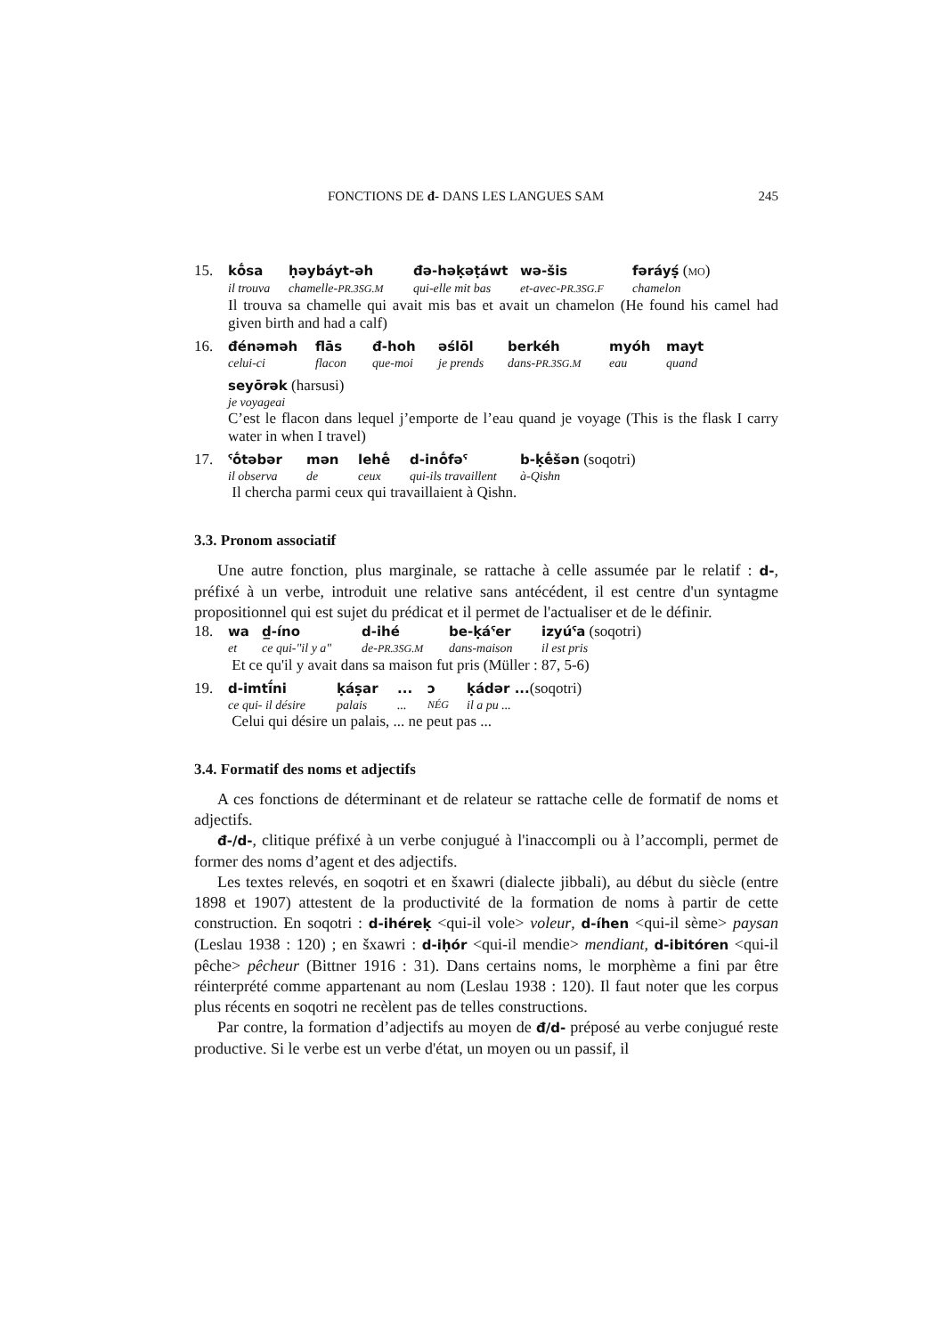FONCTIONS DE đ- DANS LES LANGUES SAM 245
15. kṓsa ḥəybáyt-əh đə-həḳəṭáwt wə-šis fəráyṣ́ (MO)
il trouva chamelle-PR.3SG.M qui-elle mit bas et-avec-PR.3SG.F chamelon
Il trouva sa chamelle qui avait mis bas et avait un chamelon (He found his camel had given birth and had a calf)
16. đénəməh flās đ-hoh əślōl berkéh myóh mayt
celui-ci flacon que-moi je prends dans-PR.3SG.M eau quand
seyōrək (harsusi)
je voyageai
C’est le flacon dans lequel j’emporte de l’eau quand je voyage (This is the flask I carry water in when I travel)
17. ˤṓtəbər mən lehḗ d-inṓfəˤ b-ḳḗšən (soqotri)
il observa de ceux qui-ils travaillent à-Qishn
Il chercha parmi ceux qui travaillaient à Qishn.
3.3. Pronom associatif
Une autre fonction, plus marginale, se rattache à celle assumée par le relatif : d-, préfixé à un verbe, introduit une relative sans antécédent, il est centre d'un syntagme propositionnel qui est sujet du prédicat et il permet de l'actualiser et de le définir.
18. wa d̲-íno d-ihé be-ḳáˤer izyúˤa (soqotri)
et ce qui-"il y a" de-PR.3SG.M dans-maison il est pris
Et ce qu'il y avait dans sa maison fut pris (Müller : 87, 5-6)
19. d-imtī́ni ḳáṣar... ɔ ḳádər ...(soqotri)
ce qui- il désire palais... NÉG il a pu ...
Celui qui désire un palais, ... ne peut pas ...
3.4. Formatif des noms et adjectifs
A ces fonctions de déterminant et de relateur se rattache celle de formatif de noms et adjectifs.
đ-/d-, clitique préfixé à un verbe conjugué à l'inaccompli ou à l’accompli, permet de former des noms d’agent et des adjectifs.
Les textes relevés, en soqotri et en šxawri (dialecte jibbali), au début du siècle (entre 1898 et 1907) attestent de la productivité de la formation de noms à partir de cette construction. En soqotri : d-ihéreḳ <qui-il vole> voleur, d-íhen <qui-il sème> paysan (Leslau 1938 : 120) ; en šxawri : d-iḥór <qui-il mendie> mendiant, d-ibitóren <qui-il pêche> pêcheur (Bittner 1916 : 31). Dans certains noms, le morphème a fini par être réinterprété comme appartenant au nom (Leslau 1938 : 120). Il faut noter que les corpus plus récents en soqotri ne recèlent pas de telles constructions.
Par contre, la formation d’adjectifs au moyen de đ/d- préposé au verbe conjugué reste productive. Si le verbe est un verbe d'état, un moyen ou un passif, il